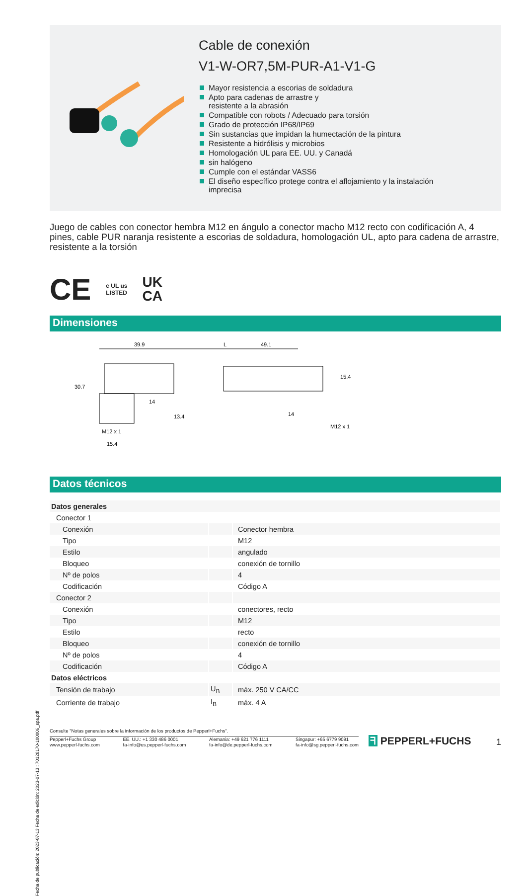Fecha de publicación: 2023-07-13 Fecha de edición: 2023-07-13 : 70128170-100006_spa.pdf
Cable de conexión
V1-W-OR7,5M-PUR-A1-V1-G
Mayor resistencia a escorias de soldadura
Apto para cadenas de arrastre y
resistente a la abrasión
Compatible con robots / Adecuado para torsión
Grado de protección IP68/IP69
Sin sustancias que impidan la humectación de la pintura
Resistente a hidrólisis y microbios
Homologación UL para EE. UU. y Canadá
sin halógeno
Cumple con el estándar VASS6
El diseño específico protege contra el aflojamiento y la instalación
imprecisa
Juego de cables con conector hembra M12 en ángulo a conector macho M12 recto con codificación A, 4 pines, cable PUR naranja resistente a escorias de soldadura, homologación UL, apto para cadena de arrastre, resistente a la torsión
CE c UL us
LISTED UK
CA
Dimensiones
39.9
L
49.1
30.7
14
13.4
M12 x 1
15.4
15.4
14
M12 x 1
Datos técnicos
| Datos generales | | |
| Conector 1 | | |
| Conexión | | Conector hembra |
| Tipo | | M12 |
| Estilo | | angulado |
| Bloqueo | | conexión de tornillo |
| Nº de polos | | 4 |
| Codificación | | Código A |
| Conector 2 | | |
| Conexión | | conectores, recto |
| Tipo | | M12 |
| Estilo | | recto |
| Bloqueo | | conexión de tornillo |
| Nº de polos | | 4 |
| Codificación | | Código A |
| Datos eléctricos | | |
| Tensión de trabajo | U<sub>B</sub> | máx. 250 V CA/CC |
| Corriente de trabajo | I<sub>B</sub> | máx. 4 A |
Consulte "Notas generales sobre la información de los productos de Pepperl+Fuchs".
Pepperl+Fuchs Group
www.pepperl-fuchs.com
EE. UU.: +1 330 486 0001
fa-info@us.pepperl-fuchs.com
Alemania: +49 621 776 1111
fa-info@de.pepperl-fuchs.com
Singapur: +65 6779 9091
fa-info@sg.pepperl-fuchs.com
ᖷ PEPPERL+FUCHS
1